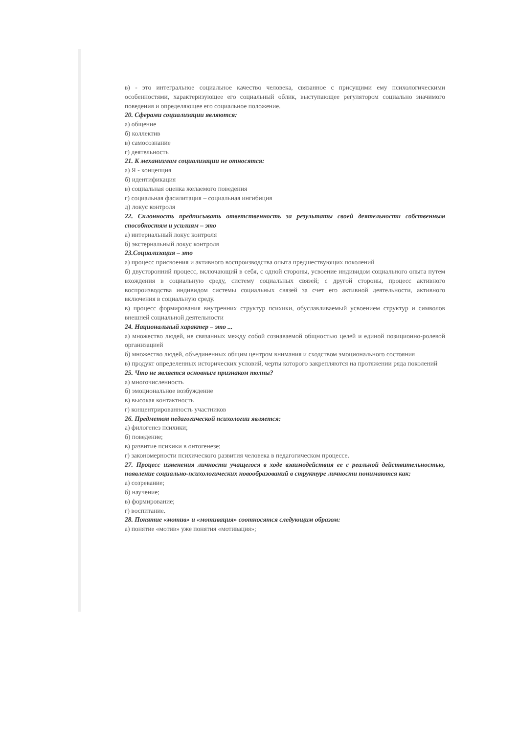в) - это интегральное социальное качество человека, связанное с присущими ему психологическими особенностями, характеризующее его социальный облик, выступающее регулятором социально значимого поведения и определяющее его социальное положение.
20. Сферами социализации являются:
а) общение
б) коллектив
в) самосознание
г) деятельность
21. К механизмам социализации не относятся:
а) Я - концепция
б) идентификация
в) социальная оценка желаемого поведения
г) социальная фасилитация – социальная ингибиция
д) локус контроля
22. Склонность предписывать ответственность за результаты своей деятельности собственным способностям и усилиям – это
а) интернальный локус контроля
б) экстернальный локус контроля
23.Социализация – это
а) процесс присвоения и активного воспроизводства опыта предшествующих поколений
б) двусторонний процесс, включающий в себя, с одной стороны, усвоение индивидом социального опыта путем вхождения в социальную среду, систему социальных связей; с другой стороны, процесс активного воспроизводства индивидом системы социальных связей за счет его активной деятельности, активного включения в социальную среду.
в) процесс формирования внутренних структур психики, обуславливаемый усвоением структур и символов внешней социальной деятельности
24. Национальный характер – это ...
а) множество людей, не связанных между собой сознаваемой общностью целей и единой позиционно-ролевой организацией
б) множество людей, объединенных общим центром внимания и сходством эмоционального состояния
в) продукт определенных исторических условий, черты которого закрепляются на протяжении ряда поколений
25. Что не является основным признаком толпы?
а) многочисленность
б) эмоциональное возбуждение
в) высокая контактность
г) концентрированность участников
26. Предметом педагогической психологии является:
а) филогенез психики;
б) поведение;
в) развитие психики в онтогенезе;
г) закономерности психического развития человека в педагогическом процессе.
27. Процесс изменения личности учащегося в ходе взаимодействия ее с реальной действительностью, появление социально-психологических новообразований в структуре личности понимаются как:
а) созревание;
б) научение;
в) формирование;
г) воспитание.
28. Понятие «мотив» и «мотивация» соотносятся следующим образом:
а) понятие «мотив» уже понятия «мотивация»;